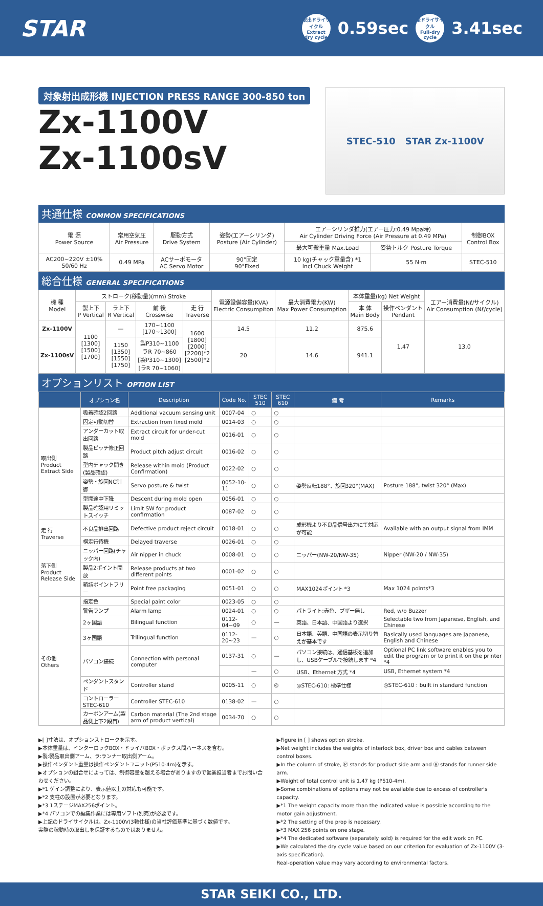STAR
取出ドライサイクル
Extract dry cycle
0.59sec
全ドライサイクル
Full-dry cycle
3.41sec
対象射出成形機 INJECTION PRESS RANGE 300-850 ton
Zx-1100V
Zx-1100sV
STEC-510 STAR Zx-1100V
共通仕様 COMMON SPECIFICATIONS
| 電 源 Power Source | 常用空気圧 Air Pressure | 駆動方式 Drive System | 姿勢(エアーシリンダ) Posture (Air Cylinder) | エアーシリンダ推力(エアー圧力:0.49 Mpa時) Air Cylinder Driving Force (Air Pressure at 0.49 MPa) | | 制御BOX Control Box |
| --- | --- | --- | --- | --- | --- | --- |
| | | | | 最大可搬重量 Max.Load | 姿勢トルク Posture Torque | |
| AC200~220V ±10% 50/60 Hz | 0.49 MPa | ACサーボモータ AC Servo Motor | 90°固定 90°Fixed | 10 kg(チャック重量含) *1 Incl Chuck Weight | 55 N·m | STEC-510 |
総合仕様 GENERAL SPECIFICATIONS
| 機 種 Model | ストローク(移動量)(mm) Stroke | | | | 電源設備容量(KVA) Electric Consumpiton | 最大消費電力(KW) Max Power Consumption | 本体重量(kg) Net Weight | | エアー消費量(Nℓ/サイクル) Air Consumption (Nℓ/cycle) |
| --- | --- | --- | --- | --- | --- | --- | --- | --- | --- |
| | 製上下 P Vertical | ラ上下 R Vertical | 前 後 Crosswise | 走 行 Traverse | | | 本 体 Main Body | 操作ペンダント Pendant | |
| Zx-1100V | 1100 [1300] [1500] [1700] | — | 170~1100 [170~1300] | 1600 [1800] [2000] [2200]*2 [2500]*2 | 14.5 | 11.2 | 875.6 | 1.47 | 13.0 |
| Zx-1100sV | | 1150 [1350] [1550] [1750] | 製P310~1100 ラR 70~860 [製P310~1300] [ラR 70~1060] | | 20 | 14.6 | 941.1 | | |
オプションリスト OPTION LIST
| | オプション名 | Description | Code No. | STEC 510 | STEC 610 | 備 考 | Remarks |
| --- | --- | --- | --- | --- | --- | --- | --- |
| 取出側 Product Extract Side | 吸着確認2回路 | Additional vacuum sensing unit | 0007-04 | ○ | ○ | | |
| | 固定可動切替 | Extraction from fixed mold | 0014-03 | ○ | ○ | | |
| | アンダーカット取出回路 | Extract circuit for under-cut mold | 0016-01 | ○ | ○ | | |
| | 製品ピッチ修正回路 | Product pitch adjust circuit | 0016-02 | ○ | ○ | | |
| | 型内チャック開き(製品確認) | Release within mold (Product Confirmation) | 0022-02 | ○ | ○ | | |
| | 姿勢・旋回NC制御 | Servo posture & twist | 0052-10-11 | ○ | ○ | 姿勢反転188°、旋回320°(MAX) | Posture 188°, twist 320° (Max) |
| | 型開途中下降 | Descent during mold open | 0056-01 | ○ | ○ | | |
| | 製品確認用リミットスイッチ | Limit SW for product confirmation | 0087-02 | ○ | ○ | | |
| 走 行 Traverse | 不良品排出回路 | Defective product reject circuit | 0018-01 | ○ | ○ | 成形機より不良品信号出力にて対応が可能 | Available with an output signal from IMM |
| | 横走行待機 | Delayed traverse | 0026-01 | ○ | ○ | | |
| 落下側 Product Release Side | ニッパー回路(チャック内) | Air nipper in chuck | 0008-01 | ○ | ○ | ニッパー(NW-20/NW-35) | Nipper (NW-20 / NW-35) |
| | 製品2ポイント開放 | Release products at two different points | 0001-02 | ○ | ○ | | |
| | 箱詰ポイントフリー | Point free packaging | 0051-01 | ○ | ○ | MAX1024ポイント *3 | Max 1024 points*3 |
| その他 Others | 指定色 | Special paint color | 0023-05 | ○ | ○ | | |
| | 警告ランプ | Alarm lamp | 0024-01 | ○ | ○ | パトライト:赤色、ブザー無し | Red, w/o Buzzer |
| | 2ヶ国語 | Bilingual function | 0112-04~09 | ○ | — | 英語、日本語、中国語より選択 | Selectable two from Japanese, English, and Chinese |
| | 3ヶ国語 | Trilingual function | 0112-20~23 | — | ○ | 日本語、英語、中国語の表示切り替えが基本です | Basically used languages are Japanese, English and Chinese |
| | パソコン接続 | Connection with personal computer | 0137-31 | ○ | — | パソコン接続は、通信基板を追加し、USBケーブルで接続します *4 | Optional PC link software enables you to edit the program or to print it on the printer *4 |
| | | | | — | ○ | USB、Ethernet 方式 *4 | USB, Ethernet system *4 |
| | ペンダントスタンド | Controller stand | 0005-11 | ○ | ◎ | ◎STEC-610: 標準仕様 | ◎STEC-610 : built in standard function |
| | コントローラーSTEC-610 | Controller STEC-610 | 0138-02 | — | ○ | | |
| | カーボンアーム(製品側上下2段目) | Carbon material (The 2nd stage arm of product vertical) | 0034-70 | ○ | ○ | | |
▶[ ]寸法は、オプションストロークを示す。
▶本体重量は、インターロックBOX・ドライバBOX・ボックス間ハーネスを含む。
▶製:製品取出側アーム、ラ:ランナー取出側アーム。
▶操作ペンダント重量は操作ペンダントユニット(P510-4m)を示す。
▶オプションの組合せによっては、制御容量を超える場合がありますので営業担当者までお問い合わせください。
▶*1 ゲイン調整により、表示値以上の対応も可能です。
▶*2 支柱の設置が必要となります。
▶*3 1ステージMAX256ポイント。
▶*4 パソコンでの編集作業には専用ソフト(別売)が必要です。
▶上記のドライサイクルは、Zx-1100V(3軸仕様)の当社評価基準に基づく数値です。
実際の稼動時の取出しを保証するものではありません。
▶Figure in [ ] shows option stroke.
▶Net weight includes the weights of interlock box, driver box and cables between control boxes.
▶In the column of stroke, Ⓟ stands for product side arm and Ⓡ stands for runner side arm.
▶Weight of total control unit is 1.47 kg (P510-4m).
▶Some combinations of options may not be available due to excess of controller's capacity.
▶*1 The weight capacity more than the indicated value is possible according to the motor gain adjustment.
▶*2 The setting of the prop is necessary.
▶*3 MAX 256 points on one stage.
▶*4 The dedicated software (separately sold) is required for the edit work on PC.
▶We calculated the dry cycle value based on our criterion for evaluation of Zx-1100V (3-axis specification).
Real-operation value may vary according to environmental factors.
STAR SEIKI CO., LTD.